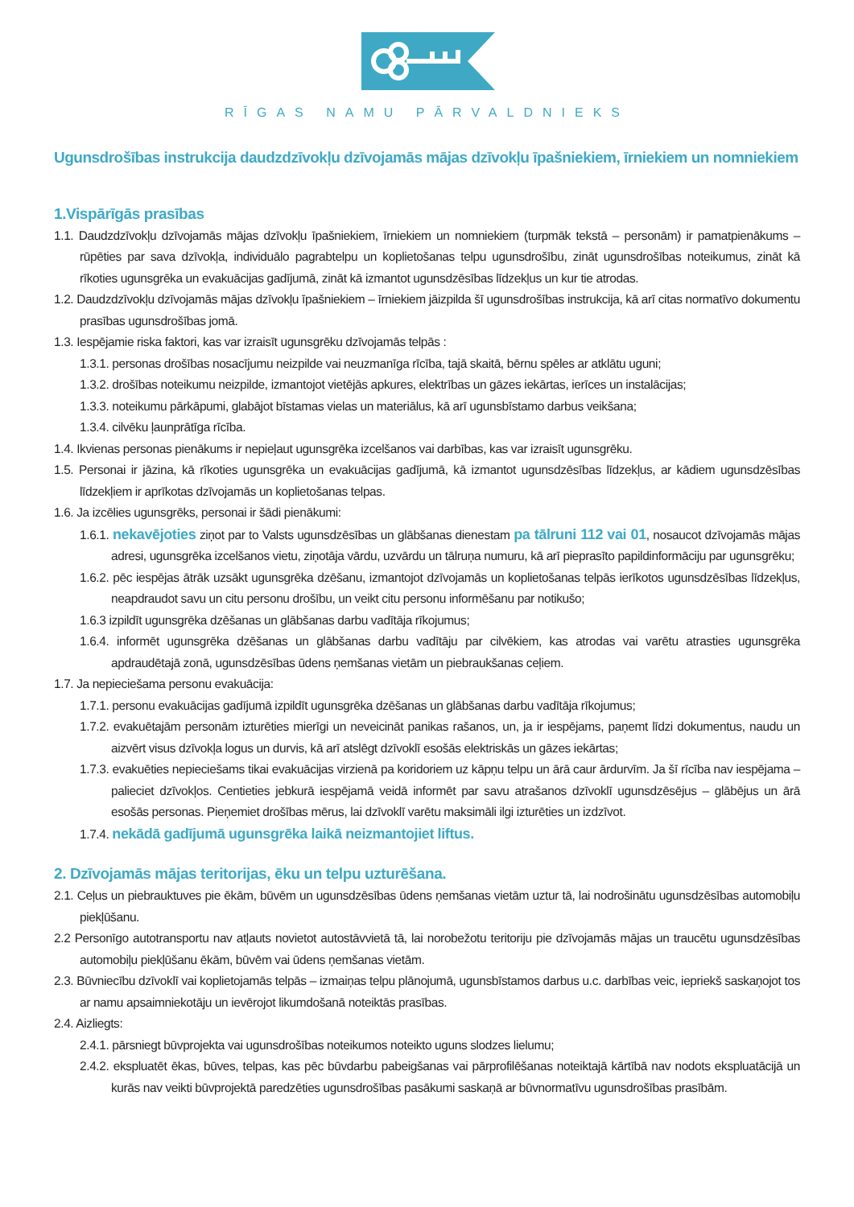RĪGAS NAMU PĀRVALDNIEKS
Ugunsdrošības instrukcija daudzdzīvokļu dzīvojamās mājas dzīvokļu īpašniekiem, īrniekiem un nomniekiem
1.Vispārīgās prasības
1.1. Daudzdzīvokļu dzīvojamās mājas dzīvokļu īpašniekiem, īrniekiem un nomniekiem (turpmāk tekstā – personām) ir pamatpienākums – rūpēties par sava dzīvokļa, individuālo pagrabtelpu un koplietošanas telpu ugunsdrošību, zināt ugunsdrošības noteikumus, zināt kā rīkoties ugunsgrēka un evakuācijas gadījumā, zināt kā izmantot ugunsdzēsības līdzekļus un kur tie atrodas.
1.2. Daudzdzīvokļu dzīvojamās mājas dzīvokļu īpašniekiem – īrniekiem jāizpilda šī ugunsdrošības instrukcija, kā arī citas normatīvo dokumentu prasības ugunsdrošības jomā.
1.3. Iespējamie riska faktori, kas var izraisīt ugunsgrēku dzīvojamās telpās :
1.3.1. personas drošības nosacījumu neizpilde vai neuzmanīga rīcība, tajā skaitā, bērnu spēles ar atklātu uguni;
1.3.2. drošības noteikumu neizpilde, izmantojot vietējās apkures, elektrības un gāzes iekārtas, ierīces un instalācijas;
1.3.3. noteikumu pārkāpumi, glabājot bīstamas vielas un materiālus, kā arī ugunsbīstamo darbus veikšana;
1.3.4. cilvēku ļaunprātīga rīcība.
1.4. Ikvienas personas pienākums ir nepieļaut ugunsgrēka izcelšanos vai darbības, kas var izraisīt ugunsgrēku.
1.5. Personai ir jāzina, kā rīkoties ugunsgrēka un evakuācijas gadījumā, kā izmantot ugunsdzēsības līdzekļus, ar kādiem ugunsdzēsības līdzekļiem ir aprīkotas dzīvojamās un koplietošanas telpas.
1.6. Ja izcēlies ugunsgrēks, personai ir šādi pienākumi:
1.6.1. nekavējoties ziņot par to Valsts ugunsdzēsības un glābšanas dienestam pa tālruni 112 vai 01, nosaucot dzīvojamās mājas adresi, ugunsgrēka izcelšanos vietu, ziņotāja vārdu, uzvārdu un tālruņa numuru, kā arī pieprasīto papildinformāciju par ugunsgrēku;
1.6.2. pēc iespējas ātrāk uzsākt ugunsgrēka dzēšanu, izmantojot dzīvojamās un koplietošanas telpās ierīkotos ugunsdzēsības līdzekļus, neapdraudot savu un citu personu drošību, un veikt citu personu informēšanu par notikušo;
1.6.3 izpildīt ugunsgrēka dzēšanas un glābšanas darbu vadītāja rīkojumus;
1.6.4. informēt ugunsgrēka dzēšanas un glābšanas darbu vadītāju par cilvēkiem, kas atrodas vai varētu atrasties ugunsgrēka apdraudētajā zonā, ugunsdzēsības ūdens ņemšanas vietām un piebraukšanas ceļiem.
1.7. Ja nepieciešama personu evakuācija:
1.7.1. personu evakuācijas gadījumā izpildīt ugunsgrēka dzēšanas un glābšanas darbu vadītāja rīkojumus;
1.7.2. evakuētajām personām izturēties mierīgi un neveicināt panikas rašanos, un, ja ir iespējams, paņemt līdzi dokumentus, naudu un aizvērt visus dzīvokļa logus un durvis, kā arī atslēgt dzīvoklī esošās elektriskās un gāzes iekārtas;
1.7.3. evakuēties nepieciešams tikai evakuācijas virzienā pa koridoriem uz kāpņu telpu un ārā caur ārdurvīm. Ja šī rīcība nav iespējama – palieciet dzīvokļos. Centieties jebkurā iespējamā veidā informēt par savu atrašanos dzīvoklī ugunsdzēsējus – glābējus un ārā esošās personas. Pieņemiet drošības mērus, lai dzīvoklī varētu maksimāli ilgi izturēties un izdzīvot.
1.7.4. nekādā gadījumā ugunsgrēka laikā neizmantojiet liftus.
2. Dzīvojamās mājas teritorijas, ēku un telpu uzturēšana.
2.1. Ceļus un piebrauktuves pie ēkām, būvēm un ugunsdzēsības ūdens ņemšanas vietām uztur tā, lai nodrošinātu ugunsdzēsības automobiļu piekļūšanu.
2.2 Personīgo autotransportu nav atļauts novietot autostāvvietā tā, lai norobežotu teritoriju pie dzīvojamās mājas un traucētu ugunsdzēsības automobiļu piekļūšanu ēkām, būvēm vai ūdens ņemšanas vietām.
2.3. Būvniecību dzīvoklī vai koplietojamās telpās – izmaiņas telpu plānojumā, ugunsbīstamos darbus u.c. darbības veic, iepriekš saskaņojot tos ar namu apsaimniekotāju un ievērojot likumdošanā noteiktās prasības.
2.4. Aizliegts:
2.4.1. pārsniegt būvprojekta vai ugunsdrošības noteikumos noteikto uguns slodzes lielumu;
2.4.2. ekspluatēt ēkas, būves, telpas, kas pēc būvdarbu pabeigšanas vai pārprofilēšanas noteiktajā kārtībā nav nodots ekspluatācijā un kurās nav veikti būvprojektā paredzēties ugunsdrošības pasākumi saskaņā ar būvnormatīvu ugunsdrošības prasībām.